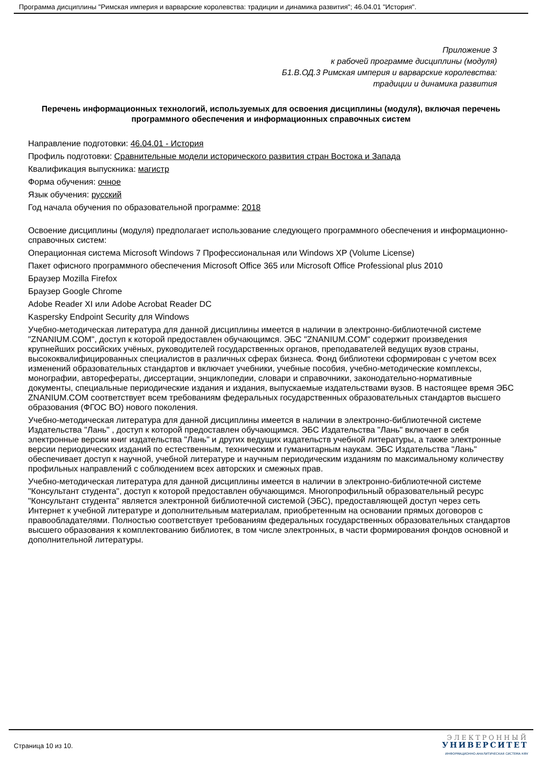Программа дисциплины "Римская империя и варварские королевства: традиции и динамика развития"; 46.04.01 "История".
Приложение 3
к рабочей программе дисциплины (модуля)
Б1.В.ОД.3 Римская империя и варварские королевства:
традиции и динамика развития
Перечень информационных технологий, используемых для освоения дисциплины (модуля), включая перечень программного обеспечения и информационных справочных систем
Направление подготовки: 46.04.01 - История
Профиль подготовки: Сравнительные модели исторического развития стран Востока и Запада
Квалификация выпускника: магистр
Форма обучения: очное
Язык обучения: русский
Год начала обучения по образовательной программе: 2018
Освоение дисциплины (модуля) предполагает использование следующего программного обеспечения и информационно-справочных систем:
Операционная система Microsoft Windows 7 Профессиональная или Windows XP (Volume License)
Пакет офисного программного обеспечения Microsoft Office 365 или Microsoft Office Professional plus 2010
Браузер Mozilla Firefox
Браузер Google Chrome
Adobe Reader XI или Adobe Acrobat Reader DC
Kaspersky Endpoint Security для Windows
Учебно-методическая литература для данной дисциплины имеется в наличии в электронно-библиотечной системе "ZNANIUM.COM", доступ к которой предоставлен обучающимся. ЭБС "ZNANIUM.COM" содержит произведения крупнейших российских учёных, руководителей государственных органов, преподавателей ведущих вузов страны, высококвалифицированных специалистов в различных сферах бизнеса. Фонд библиотеки сформирован с учетом всех изменений образовательных стандартов и включает учебники, учебные пособия, учебно-методические комплексы, монографии, авторефераты, диссертации, энциклопедии, словари и справочники, законодательно-нормативные документы, специальные периодические издания и издания, выпускаемые издательствами вузов. В настоящее время ЭБС ZNANIUM.COM соответствует всем требованиям федеральных государственных образовательных стандартов высшего образования (ФГОС ВО) нового поколения.
Учебно-методическая литература для данной дисциплины имеется в наличии в электронно-библиотечной системе Издательства "Лань" , доступ к которой предоставлен обучающимся. ЭБС Издательства "Лань" включает в себя электронные версии книг издательства "Лань" и других ведущих издательств учебной литературы, а также электронные версии периодических изданий по естественным, техническим и гуманитарным наукам. ЭБС Издательства "Лань" обеспечивает доступ к научной, учебной литературе и научным периодическим изданиям по максимальному количеству профильных направлений с соблюдением всех авторских и смежных прав.
Учебно-методическая литература для данной дисциплины имеется в наличии в электронно-библиотечной системе "Консультант студента", доступ к которой предоставлен обучающимся. Многопрофильный образовательный ресурс "Консультант студента" является электронной библиотечной системой (ЭБС), предоставляющей доступ через сеть Интернет к учебной литературе и дополнительным материалам, приобретенным на основании прямых договоров с правообладателями. Полностью соответствует требованиям федеральных государственных образовательных стандартов высшего образования к комплектованию библиотек, в том числе электронных, в части формирования фондов основной и дополнительной литературы.
Страница 10 из 10.
ЭЛЕКТРОННЫЙ
УНИВЕРСИТЕТ
ИНФОРМАЦИОННО-АНАЛИТИЧЕСКАЯ СИСТЕМА КФУ